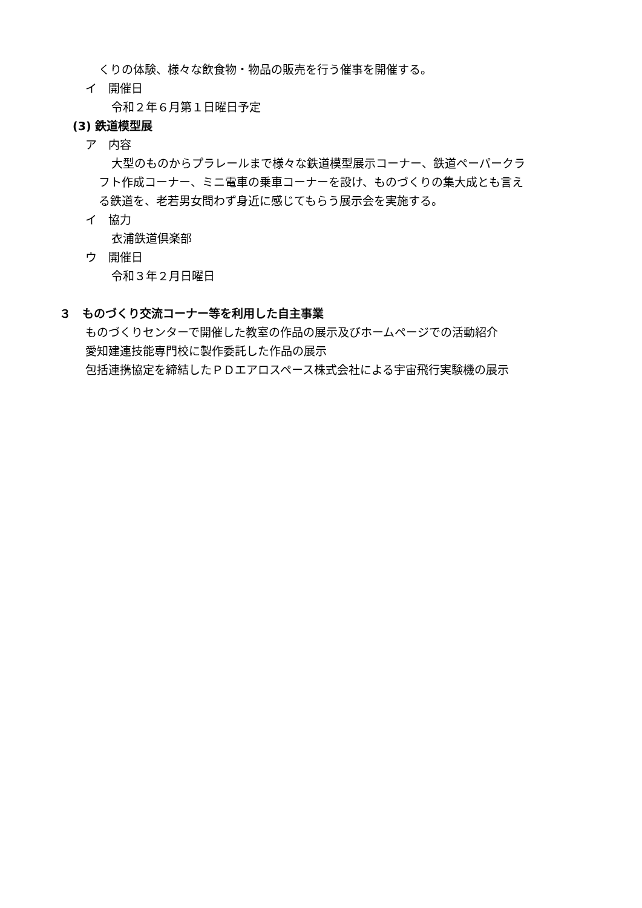くりの体験、様々な飲食物・物品の販売を行う催事を開催する。
イ　開催日
令和２年６月第１日曜日予定
(3) 鉄道模型展
ア　内容
大型のものからプラレールまで様々な鉄道模型展示コーナー、鉄道ペーパークラ
フト作成コーナー、ミニ電車の乗車コーナーを設け、ものづくりの集大成とも言え
る鉄道を、老若男女問わず身近に感じてもらう展示会を実施する。
イ　協力
衣浦鉄道倶楽部
ウ　開催日
令和３年２月日曜日
３　ものづくり交流コーナー等を利用した自主事業
ものづくりセンターで開催した教室の作品の展示及びホームページでの活動紹介
愛知建連技能専門校に製作委託した作品の展示
包括連携協定を締結したＰＤエアロスペース株式会社による宇宙飛行実験機の展示